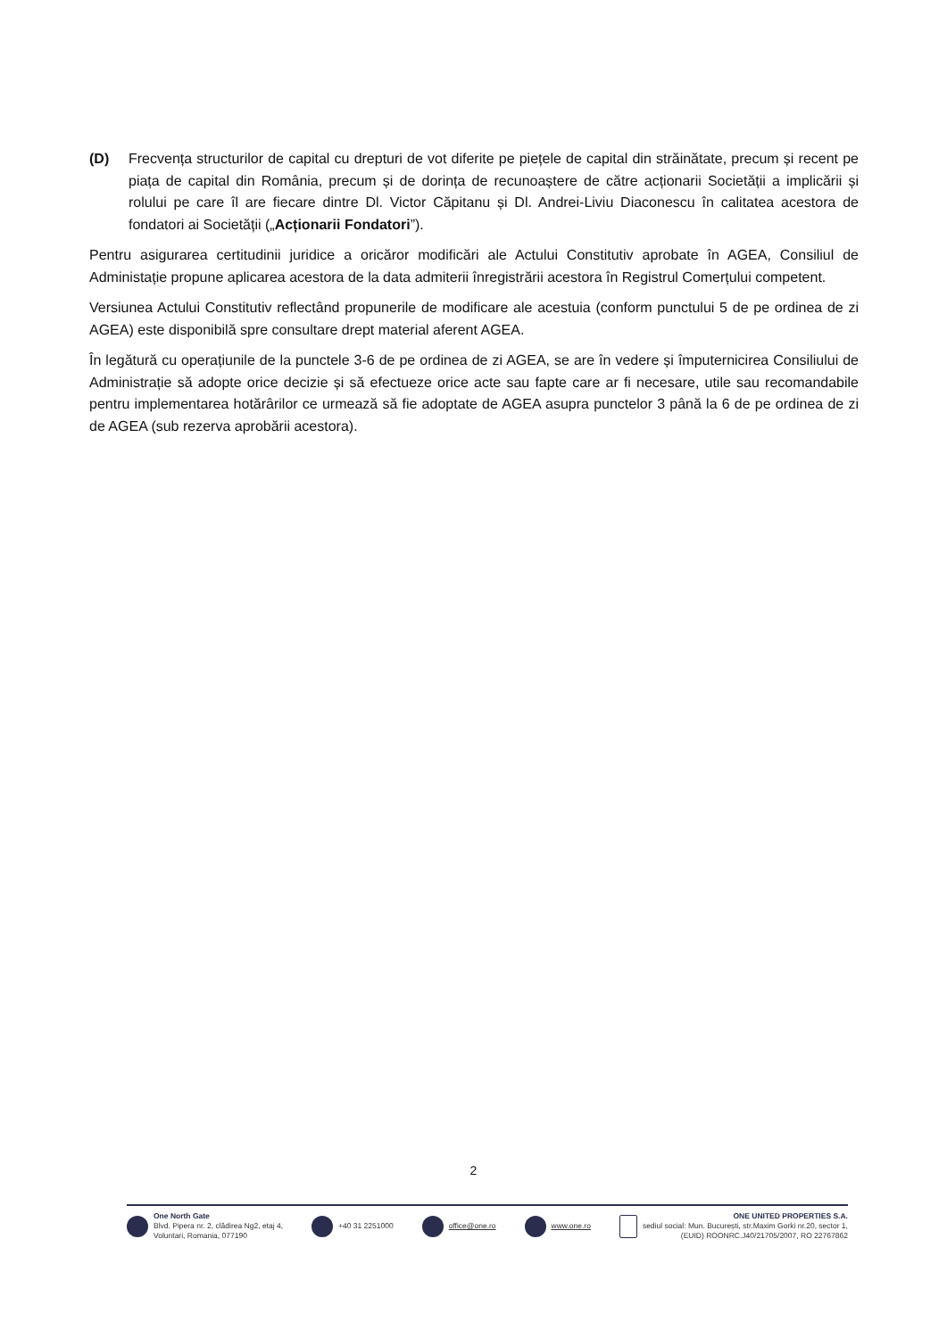(D) Frecvența structurilor de capital cu drepturi de vot diferite pe piețele de capital din străinătate, precum și recent pe piața de capital din România, precum și de dorința de recunoaștere de către acționarii Societății a implicării și rolului pe care îl are fiecare dintre Dl. Victor Căpitanu și Dl. Andrei-Liviu Diaconescu în calitatea acestora de fondatori ai Societății („Acționarii Fondatori”).
Pentru asigurarea certitudinii juridice a oricăror modificări ale Actului Constitutiv aprobate în AGEA, Consiliul de Administație propune aplicarea acestora de la data admiterii înregistrării acestora în Registrul Comerțului competent.
Versiunea Actului Constitutiv reflectând propunerile de modificare ale acestuia (conform punctului 5 de pe ordinea de zi AGEA) este disponibilă spre consultare drept material aferent AGEA.
În legătură cu operațiunile de la punctele 3-6 de pe ordinea de zi AGEA, se are în vedere și împuternicirea Consiliului de Administrație să adopte orice decizie și să efectueze orice acte sau fapte care ar fi necesare, utile sau recomandabile pentru implementarea hotărârilor ce urmează să fie adoptate de AGEA asupra punctelor 3 până la 6 de pe ordinea de zi de AGEA (sub rezerva aprobării acestora).
2
One North Gate
Blvd. Pipera nr. 2, clădirea Ng2, etaj 4,
Voluntari, Romania, 077190
+40 31 2251000 office@one.ro www.one.ro ONE UNITED PROPERTIES S.A.
sediul social: Mun. București, str.Maxim Gorki nr.20, sector 1,
(EUID) ROONRC.J40/21705/2007, RO 22767862